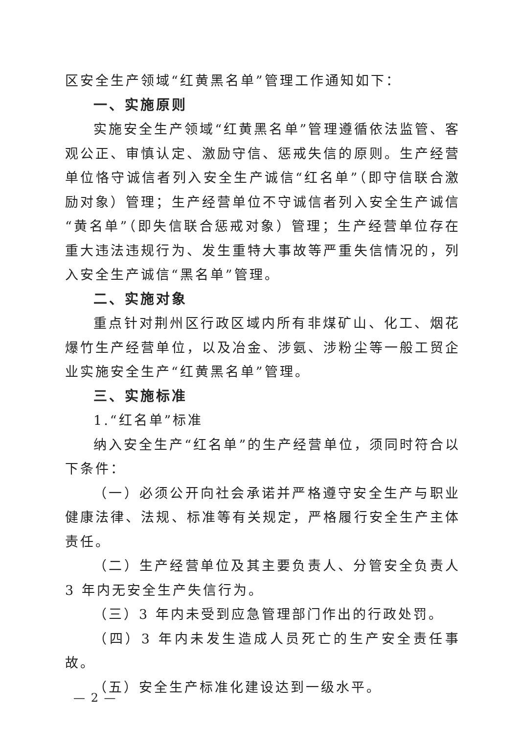区安全生产领域“红黄黑名单”管理工作通知如下：
一、实施原则
实施安全生产领域“红黄黑名单”管理遵循依法监管、客观公正、审慎认定、激励守信、惩戒失信的原则。生产经营单位恪守诚信者列入安全生产诚信“红名单”（即守信联合激励对象）管理；生产经营单位不守诚信者列入安全生产诚信“黄名单”（即失信联合惩戒对象）管理；生产经营单位存在重大违法违规行为、发生重特大事故等严重失信情况的，列入安全生产诚信“黑名单”管理。
二、实施对象
重点针对荆州区行政区域内所有非煤矿山、化工、烟花爆竹生产经营单位，以及冶金、涉氨、涉粉尘等一般工贸企业实施安全生产“红黄黑名单”管理。
三、实施标准
1.“红名单”标准
纳入安全生产“红名单”的生产经营单位，须同时符合以下条件：
（一）必须公开向社会承诺并严格遵守安全生产与职业健康法律、法规、标准等有关规定，严格履行安全生产主体责任。
（二）生产经营单位及其主要负责人、分管安全负责人 3 年内无安全生产失信行为。
（三）3 年内未受到应急管理部门作出的行政处罚。
（四）3 年内未发生造成人员死亡的生产安全责任事故。
（五）安全生产标准化建设达到一级水平。
— 2 —